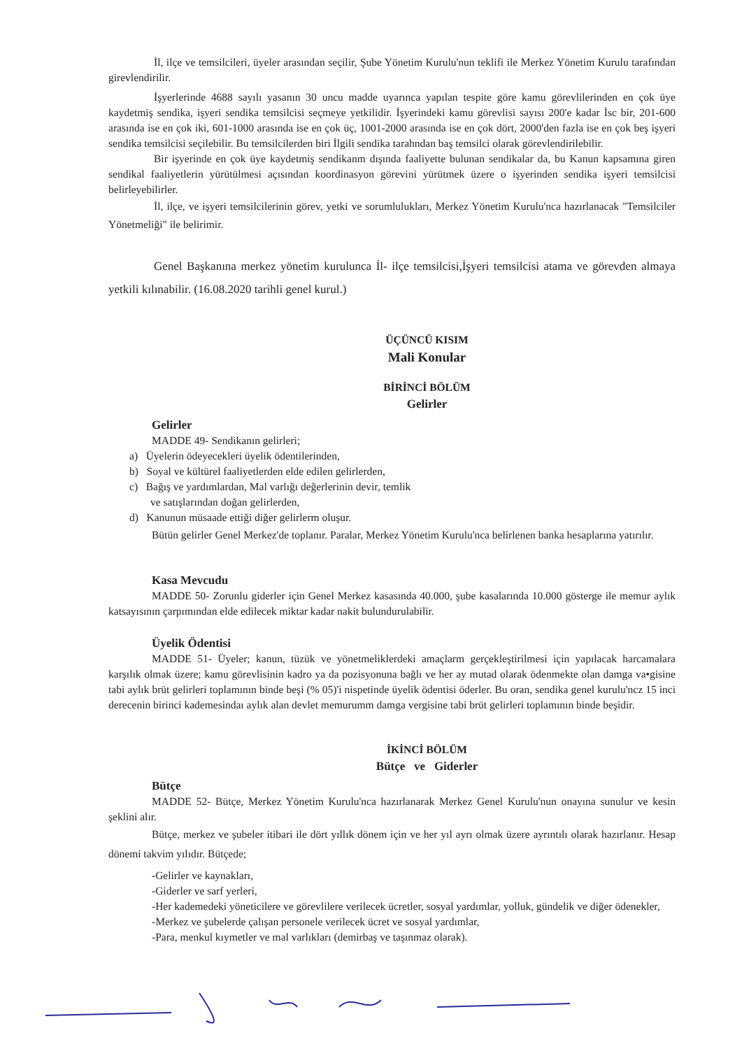İl, ilçe ve temsilcileri, üyeler arasından seçilir, Şube Yönetim Kurulu'nun teklifi ile Merkez Yönetim Kurulu tarafından girevlendirilir.
İşyerlerinde 4688 sayılı yasanın 30 uncu madde uyarınca yapılan tespite göre kamu görevlilerinden en çok üye kaydetmiş sendika, işyeri sendika temsilcisi seçmeye yetkilidir. İşyerindeki kamu görevlisi sayısı 200'e kadar İsc bir, 201-600 arasında ise en çok iki, 601-1000 arasında ise en çok üç, 1001-2000 arasında ise en çok dört, 2000'den fazla ise en çok beş işyeri sendika temsilcisi seçilebilir. Bu temsilcilerden biri İlgili sendika tarahndan baş temsilci olarak görevlendirilebilir.
Bir işyerinde en çok üye kaydetmiş sendikanm dışında faaliyette bulunan sendikalar da, bu Kanun kapsamına giren sendikal faaliyetlerin yürütülmesi açısından koordinasyon görevini yürütmek üzere o işyerinden sendika işyeri temsilcisi belirleyebilirler.
İl, ilçe, ve işyeri temsilcilerinin görev, yetki ve sorumlulukları, Merkez Yönetim Kurulu'nca hazırlanacak "Temsilciler Yönetmeliği" ile belirimir.
Genel Başkanına merkez yönetim kurulunca İl- ilçe temsilcisi,İşyeri temsilcisi atama ve görevden almaya yetkili kılınabilir. (16.08.2020 tarihli genel kurul.)
ÜÇÜNCÜ KISIM
Mali Konular
BİRİNCİ BÖLÜM
Gelirler
Gelirler
MADDE 49- Sendikanın gelirleri;
a) Üyelerin ödeyecekleri üyelik ödentilerinden,
b) Soyal ve kültürel faaliyetlerden elde edilen gelirlerden,
c) Bağış ve yardımlardan, Mal varlığı değerlerinin devir, temlik
ve satışlarından doğan gelirlerden,
d) Kanunun müsaade ettiği diğer gelirlerm oluşur.
Bütün gelirler Genel Merkez'de toplanır. Paralar, Merkez Yönetim Kurulu'nca belirlenen banka hesaplarına yatırılır.
Kasa Mevcudu
MADDE 50- Zorunlu giderler için Genel Merkez kasasında 40.000, şube kasalarında 10.000 gösterge ile memur aylık katsayısının çarpımından elde edilecek miktar kadar nakit bulundurulabilir.
Üyelik Ödentisi
MADDE 51- Üyeler; kanun, tüzük ve yönetmeliklerdeki amaçlarm gerçekleştirilmesi için yapılacak harcamalara karşılık olmak üzere; kamu görevlisinin kadro ya da pozisyonuna bağlı ve her ay mutad olarak ödenmekte olan damga va•gisine tabi aylık brüt gelirleri toplamının binde beşi (% 05)'i nispetinde üyelik ödentisi öderler. Bu oran, sendika genel kurulu'ncz 15 inci derecenin birinci kademesindaı aylık alan devlet memurumm damga vergisine tabi brüt gelirleri toplamının binde beşidir.
İKİNCİ BÖLÜM
Bütçe ve Giderler
Bütçe
MADDE 52- Bütçe, Merkez Yönetim Kurulu'nca hazırlanarak Merkez Genel Kurulu'nun onayına sunulur ve kesin şeklini alır.
Bütçe, merkez ve şubeler itibari ile dört yıllık dönem için ve her yıl ayrı olmak üzere ayrıntılı olarak hazırlanır. Hesap dönemi takvim yılıdır. Bütçede;
-Gelirler ve kaynakları,
-Giderler ve sarf yerleri,
-Her kademedeki yöneticilere ve görevlilere verilecek ücretler, sosyal yardımlar, yolluk, gündelik ve diğer ödenekler,
-Merkez ve şubelerde çalışan personele verilecek ücret ve sosyal yardımlar,
-Para, menkul kıymetler ve mal varlıkları (demirbaş ve taşınmaz olarak).